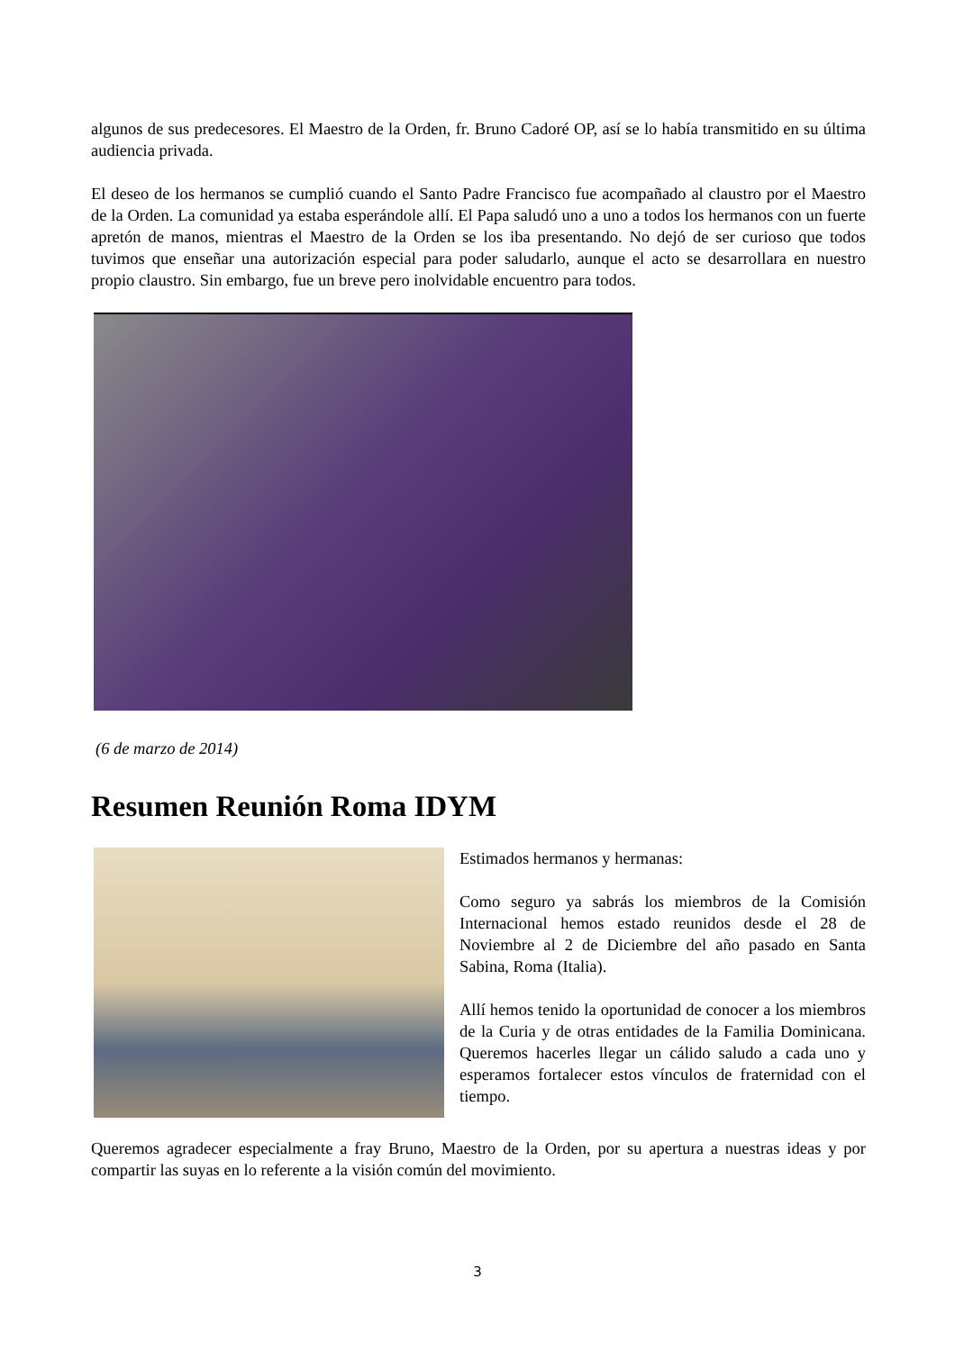algunos de sus predecesores. El Maestro de la Orden, fr. Bruno Cadoré OP, así se lo había transmitido en su última audiencia privada.
El deseo de los hermanos se cumplió cuando el Santo Padre Francisco fue acompañado al claustro por el Maestro de la Orden. La comunidad ya estaba esperándole allí. El Papa saludó uno a uno a todos los hermanos con un fuerte apretón de manos, mientras el Maestro de la Orden se los iba presentando. No dejó de ser curioso que todos tuvimos que enseñar una autorización especial para poder saludarlo, aunque el acto se desarrollara en nuestro propio claustro. Sin embargo, fue un breve pero inolvidable encuentro para todos.
(6 de marzo de 2014)
Resumen Reunión Roma IDYM
Estimados hermanos y hermanas:
Como seguro ya sabrás los miembros de la Comisión Internacional hemos estado reunidos desde el 28 de Noviembre al 2 de Diciembre del año pasado en Santa Sabina, Roma (Italia).
Allí hemos tenido la oportunidad de conocer a los miembros de la Curia y de otras entidades de la Familia Dominicana. Queremos hacerles llegar un cálido saludo a cada uno y esperamos fortalecer estos vínculos de fraternidad con el tiempo.
Queremos agradecer especialmente a fray Bruno, Maestro de la Orden, por su apertura a nuestras ideas y por compartir las suyas en lo referente a la visión común del movimiento.
3